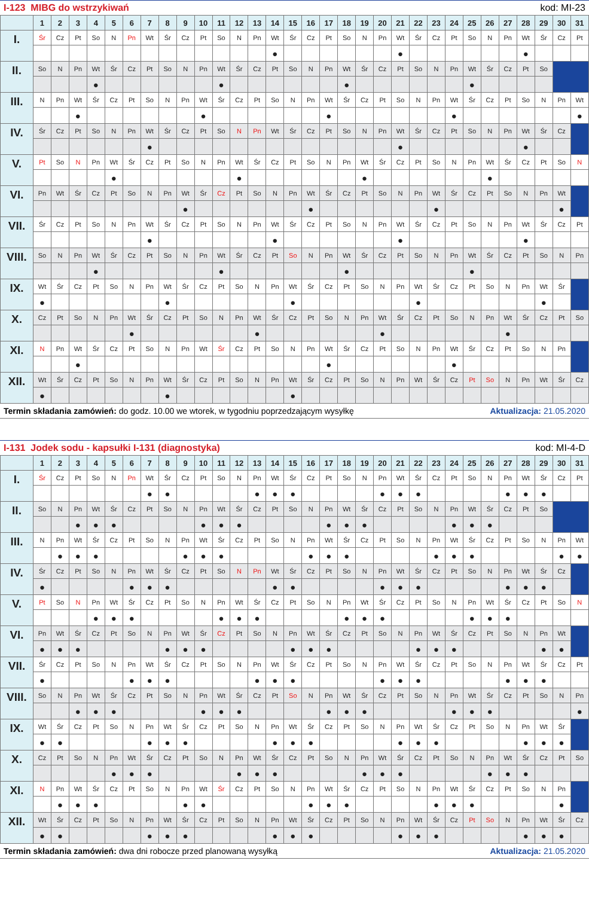I-123 MIBG do wstrzykiwań kod: MI-23
| | 1 | 2 | 3 | 4 | 5 | 6 | 7 | 8 | 9 | 10 | 11 | 12 | 13 | 14 | 15 | 16 | 17 | 18 | 19 | 20 | 21 | 22 | 23 | 24 | 25 | 26 | 27 | 28 | 29 | 30 | 31 |
| --- | --- | --- | --- | --- | --- | --- | --- | --- | --- | --- | --- | --- | --- | --- | --- | --- | --- | --- | --- | --- | --- | --- | --- | --- | --- | --- | --- | --- | --- | --- | --- |
| I. | Śr | Cz | Pt | So | N | Pn | Wt | Śr | Cz | Pt | So | N | Pn | Wt | Śr | Cz | Pt | So | N | Pn | Wt | Śr | Cz | Pt | So | N | Pn | Wt | Śr | Cz | Pt |
| | | | | | | | | | | | | | | ● | | | | | | | ● | | | | | | | ● | | | |
| II. | So | N | Pn | Wt | Śr | Cz | Pt | So | N | Pn | Wt | Śr | Cz | Pt | So | N | Pn | Wt | Śr | Cz | Pt | So | N | Pn | Wt | Śr | Cz | Pt | So | | |
| | | | | ● | | | | | | | ● | | | | | | | ● | | | | | | | ● | | | | | | |
| III. | N | Pn | Wt | Śr | Cz | Pt | So | N | Pn | Wt | Śr | Cz | Pt | So | N | Pn | Wt | Śr | Cz | Pt | So | N | Pn | Wt | Śr | Cz | Pt | So | N | Pn | Wt |
| | | | ● | | | | | | | ● | | | | | | | ● | | | | | | | ● | | | | | | | ● |
| IV. | Śr | Cz | Pt | So | N | Pn | Wt | Śr | Cz | Pt | So | N | Pn | Wt | Śr | Cz | Pt | So | N | Pn | Wt | Śr | Cz | Pt | So | N | Pn | Wt | Śr | Cz | |
| | | | | | | | ● | | | | | | | | | | | | | | ● | | | | | | | ● | | | |
| V. | Pt | So | N | Pn | Wt | Śr | Cz | Pt | So | N | Pn | Wt | Śr | Cz | Pt | So | N | Pn | Wt | Śr | Cz | Pt | So | N | Pn | Wt | Śr | Cz | Pt | So | N |
| | | | | | ● | | | | | | | ● | | | | | | | ● | | | | | | | ● | | | | | |
| VI. | Pn | Wt | Śr | Cz | Pt | So | N | Pn | Wt | Śr | Cz | Pt | So | N | Pn | Wt | Śr | Cz | Pt | So | N | Pn | Wt | Śr | Cz | Pt | So | N | Pn | Wt | |
| | | | | | | | | | ● | | | | | | | ● | | | | | | | ● | | | | | | | ● | |
| VII. | Śr | Cz | Pt | So | N | Pn | Wt | Śr | Cz | Pt | So | N | Pn | Wt | Śr | Cz | Pt | So | N | Pn | Wt | Śr | Cz | Pt | So | N | Pn | Wt | Śr | Cz | Pt |
| | | | | | | | ● | | | | | | | ● | | | | | | | ● | | | | | | | ● | | | |
| VIII. | So | N | Pn | Wt | Śr | Cz | Pt | So | N | Pn | Wt | Śr | Cz | Pt | So | N | Pn | Wt | Śr | Cz | Pt | So | N | Pn | Wt | Śr | Cz | Pt | So | N | Pn |
| | | | | ● | | | | | | | ● | | | | | | | ● | | | | | | | ● | | | | | | |
| IX. | Wt | Śr | Cz | Pt | So | N | Pn | Wt | Śr | Cz | Pt | So | N | Pn | Wt | Śr | Cz | Pt | So | N | Pn | Wt | Śr | Cz | Pt | So | N | Pn | Wt | Śr | |
| | ● | | | | | | | ● | | | | | | | ● | | | | | | | ● | | | | | | | ● | | |
| X. | Cz | Pt | So | N | Pn | Wt | Śr | Cz | Pt | So | N | Pn | Wt | Śr | Cz | Pt | So | N | Pn | Wt | Śr | Cz | Pt | So | N | Pn | Wt | Śr | Cz | Pt | So |
| | | | | | | ● | | | | | | | ● | | | | | | | ● | | | | | | | ● | | | | |
| XI. | N | Pn | Wt | Śr | Cz | Pt | So | N | Pn | Wt | Śr | Cz | Pt | So | N | Pn | Wt | Śr | Cz | Pt | So | N | Pn | Wt | Śr | Cz | Pt | So | N | Pn | |
| | | | ● | | | | | | | | | | | | | | ● | | | | | | | ● | | | | | | | |
| XII. | Wt | Śr | Cz | Pt | So | N | Pn | Wt | Śr | Cz | Pt | So | N | Pn | Wt | Śr | Cz | Pt | So | N | Pn | Wt | Śr | Cz | Pt | So | N | Pn | Wt | Śr | Cz |
| | ● | | | | | | | ● | | | | | | | ● | | | | | | | | | | | | | | | | |
Termin składania zamówień: do godz. 10.00 we wtorek, w tygodniu poprzedzającym wysyłkę Aktualizacja: 21.05.2020
I-131 Jodek sodu - kapsułki I-131 (diagnostyka) kod: MI-4-D
| | 1 | 2 | 3 | 4 | 5 | 6 | 7 | 8 | 9 | 10 | 11 | 12 | 13 | 14 | 15 | 16 | 17 | 18 | 19 | 20 | 21 | 22 | 23 | 24 | 25 | 26 | 27 | 28 | 29 | 30 | 31 |
| --- | --- | --- | --- | --- | --- | --- | --- | --- | --- | --- | --- | --- | --- | --- | --- | --- | --- | --- | --- | --- | --- | --- | --- | --- | --- | --- | --- | --- | --- | --- | --- |
| I. | Śr | Cz | Pt | So | N | Pn | Wt | Śr | Cz | Pt | So | N | Pn | Wt | Śr | Cz | Pt | So | N | Pn | Wt | Śr | Cz | Pt | So | N | Pn | Wt | Śr | Cz | Pt |
| | | | | | | | ● | ● | | | | | ● | ● | ● | | | | | ● | ● | ● | | | | | ● | ● | ● | | |
| II. | So | N | Pn | Wt | Śr | Cz | Pt | So | N | Pn | Wt | Śr | Cz | Pt | So | N | Pn | Wt | Śr | Cz | Pt | So | N | Pn | Wt | Śr | Cz | Pt | So | | |
| | | | ● | ● | ● | | | | | ● | ● | ● | | | | | ● | ● | ● | | | | | ● | ● | ● | | | | | |
| III. | N | Pn | Wt | Śr | Cz | Pt | So | N | Pn | Wt | Śr | Cz | Pt | So | N | Pn | Wt | Śr | Cz | Pt | So | N | Pn | Wt | Śr | Cz | Pt | So | N | Pn | Wt |
| | | ● | ● | ● | | | | | ● | ● | ● | | | | | ● | ● | ● | | | | | ● | ● | ● | | | | | ● | ● |
| IV. | Śr | Cz | Pt | So | N | Pn | Wt | Śr | Cz | Pt | So | N | Pn | Wt | Śr | Cz | Pt | So | N | Pn | Wt | Śr | Cz | Pt | So | N | Pn | Wt | Śr | Cz | |
| | ● | | | | | ● | ● | ● | | | | | | ● | ● | | | | | ● | ● | ● | | | | | ● | ● | ● | | |
| V. | Pt | So | N | Pn | Wt | Śr | Cz | Pt | So | N | Pn | Wt | Śr | Cz | Pt | So | N | Pn | Wt | Śr | Cz | Pt | So | N | Pn | Wt | Śr | Cz | Pt | So | N |
| | | | | ● | ● | ● | | | | | ● | ● | ● | | | | | ● | ● | ● | | | | | ● | ● | ● | | | | |
| VI. | Pn | Wt | Śr | Cz | Pt | So | N | Pn | Wt | Śr | Cz | Pt | So | N | Pn | Wt | Śr | Cz | Pt | So | N | Pn | Wt | Śr | Cz | Pt | So | N | Pn | Wt | |
| | ● | ● | ● | | | | | ● | ● | ● | | | | | ● | ● | ● | | | | | ● | ● | ● | | | | | ● | ● | |
| VII. | Śr | Cz | Pt | So | N | Pn | Wt | Śr | Cz | Pt | So | N | Pn | Wt | Śr | Cz | Pt | So | N | Pn | Wt | Śr | Cz | Pt | So | N | Pn | Wt | Śr | Cz | Pt |
| | ● | | | | | ● | ● | ● | | | | | ● | ● | ● | | | | | ● | ● | ● | | | | | ● | ● | ● | | |
| VIII. | So | N | Pn | Wt | Śr | Cz | Pt | So | N | Pn | Wt | Śr | Cz | Pt | So | N | Pn | Wt | Śr | Cz | Pt | So | N | Pn | Wt | Śr | Cz | Pt | So | N | Pn |
| | | | ● | ● | ● | | | | | ● | ● | ● | | | | | ● | ● | ● | | | | | ● | ● | ● | | | | | ● |
| IX. | Wt | Śr | Cz | Pt | So | N | Pn | Wt | Śr | Cz | Pt | So | N | Pn | Wt | Śr | Cz | Pt | So | N | Pn | Wt | Śr | Cz | Pt | So | N | Pn | Wt | Śr | |
| | ● | ● | | | | | ● | ● | ● | | | | | ● | ● | ● | | | | | ● | ● | ● | | | | | ● | ● | ● | |
| X. | Cz | Pt | So | N | Pn | Wt | Śr | Cz | Pt | So | N | Pn | Wt | Śr | Cz | Pt | So | N | Pn | Wt | Śr | Cz | Pt | So | N | Pn | Wt | Śr | Cz | Pt | So |
| | | | | | ● | ● | ● | | | | | ● | ● | ● | | | | | ● | ● | ● | | | | | ● | ● | ● | | | |
| XI. | N | Pn | Wt | Śr | Cz | Pt | So | N | Pn | Wt | Śr | Cz | Pt | So | N | Pn | Wt | Śr | Cz | Pt | So | N | Pn | Wt | Śr | Cz | Pt | So | N | Pn | |
| | | ● | ● | ● | | | | | ● | ● | | | | | | ● | ● | ● | | | | | ● | ● | ● | | | | | ● | |
| XII. | Wt | Śr | Cz | Pt | So | N | Pn | Wt | Śr | Cz | Pt | So | N | Pn | Wt | Śr | Cz | Pt | So | N | Pn | Wt | Śr | Cz | Pt | So | N | Pn | Wt | Śr | Cz |
| | ● | ● | | | | | ● | ● | ● | | | | | ● | ● | ● | | | | | ● | ● | ● | | | | | ● | ● | ● | |
Termin składania zamówień: dwa dni robocze przed planowaną wysyłką Aktualizacja: 21.05.2020